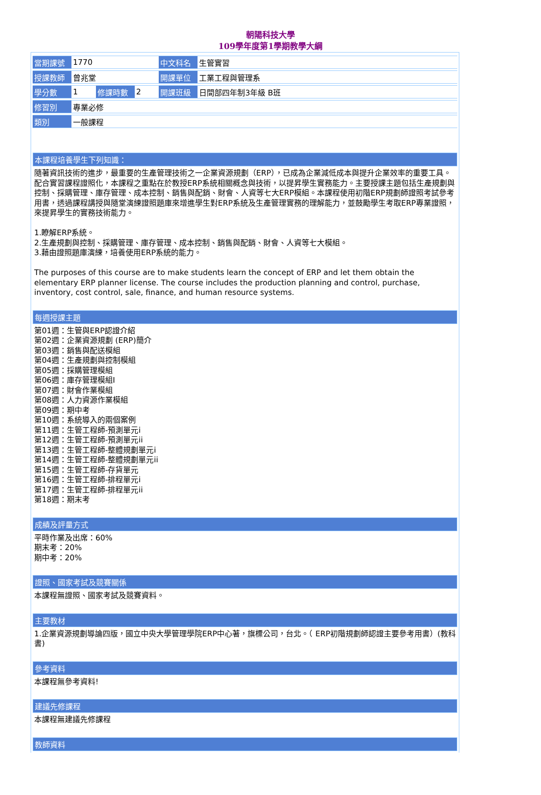朝陽科技大學
109學年度第1學期教學大綱
| 當期課號 | 1770 | | | 中文科名 | 生管實習 |
| 授課教師 | 曾兆堂 | | | 開課單位 | 工業工程與管理系 |
| 學分數 | 1 | 修課時數 | 2 | 開課班級 | 日間部四年制3年級 B班 |
| 修習別 | 專業必修 | | | | |
| 類別 | 一般課程 | | | | |
本課程培養學生下列知識：
隨著資訊技術的進步，最重要的生產管理技術之一企業資源規劃（ERP），已成為企業減低成本與提升企業效率的重要工具。配合實習課程證照化，本課程之重點在於教授ERP系統相關概念與技術，以提昇學生實務能力。主要授課主題包括生產規劃與控制、採購管理、庫存管理、成本控制、銷售與配銷、財會、人資等七大ERP模組。本課程使用初階ERP規劃師證照考試參考用書，透過課程講授與隨堂演練證照題庫來增進學生對ERP系統及生產管理實務的理解能力，並鼓勵學生考取ERP專業證照，來提昇學生的實務技術能力。
1.瞭解ERP系統。
2.生產規劃與控制、採購管理、庫存管理、成本控制、銷售與配銷、財會、人資等七大模組。
3.藉由證照題庫演練，培養使用ERP系統的能力。
The purposes of this course are to make students learn the concept of ERP and let them obtain the elementary ERP planner license. The course includes the production planning and control, purchase, inventory, cost control, sale, finance, and human resource systems.
每週授課主題
第01週：生管與ERP認證介紹
第02週：企業資源規劃 (ERP)簡介
第03週：銷售與配送模組
第04週：生產規劃與控制模組
第05週：採購管理模組
第06週：庫存管理模組I
第07週：財會作業模組
第08週：人力資源作業模組
第09週：期中考
第10週：系統導入的兩個案例
第11週：生管工程師-預測單元i
第12週：生管工程師-預測單元ii
第13週：生管工程師-整體規劃單元i
第14週：生管工程師-整體規劃單元ii
第15週：生管工程師-存貨單元
第16週：生管工程師-排程單元i
第17週：生管工程師-排程單元ii
第18週：期末考
成績及評量方式
平時作業及出席：60%
期末考：20%
期中考：20%
證照、國家考試及競賽關係
本課程無證照、國家考試及競賽資料。
主要教材
1.企業資源規劃導論四版，國立中央大學管理學院ERP中心著，旗標公司，台北。（ ERP初階規劃師認證主要參考用書）(教科書)
參考資料
本課程無參考資料!
建議先修課程
本課程無建議先修課程
教師資料